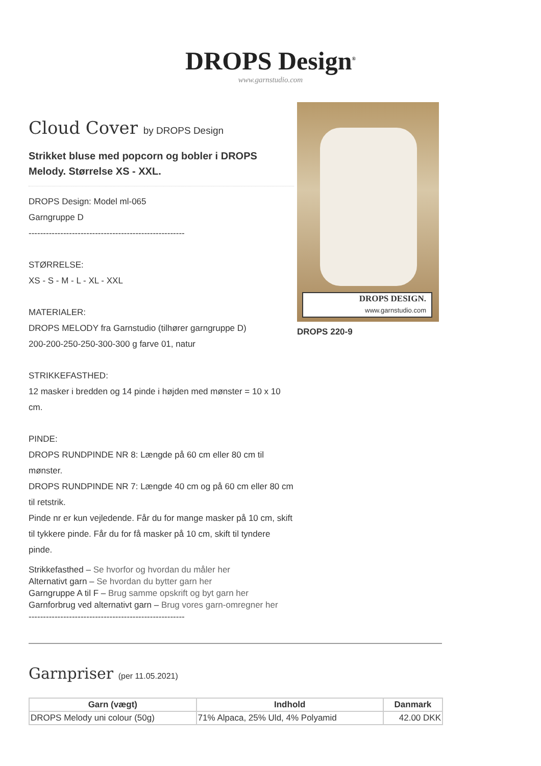DROPS Design<sup>®</sup>
www.garnstudio.com
Cloud Cover by DROPS Design
Strikket bluse med popcorn og bobler i DROPS Melody. Størrelse XS - XXL.
DROPS Design: Model ml-065
Garngruppe D
------------------------------------------------------
STØRRELSE:
XS - S - M - L - XL - XXL
MATERIALER:
DROPS MELODY fra Garnstudio (tilhører garngruppe D)
200-200-250-250-300-300 g farve 01, natur
STRIKKEFASTHED:
12 masker i bredden og 14 pinde i højden med mønster = 10 x 10 cm.
PINDE:
DROPS RUNDPINDE NR 8: Længde på 60 cm eller 80 cm til mønster.
DROPS RUNDPINDE NR 7: Længde 40 cm og på 60 cm eller 80 cm til retstrik.
Pinde nr er kun vejledende. Får du for mange masker på 10 cm, skift til tykkere pinde. Får du for få masker på 10 cm, skift til tyndere pinde.
Strikkefasthed – Se hvorfor og hvordan du måler her
Alternativt garn – Se hvordan du bytter garn her
Garngruppe A til F – Brug samme opskrift og byt garn her
Garnforbrug ved alternativt garn – Brug vores garn-omregner her
------------------------------------------------------
DROPS DESIGN.
www.garnstudio.com
DROPS 220-9
Garnpriser (per 11.05.2021)
| Garn (vægt) | Indhold | Danmark |
| --- | --- | --- |
| DROPS Melody uni colour (50g) | 71% Alpaca, 25% Uld, 4% Polyamid | 42.00 DKK |